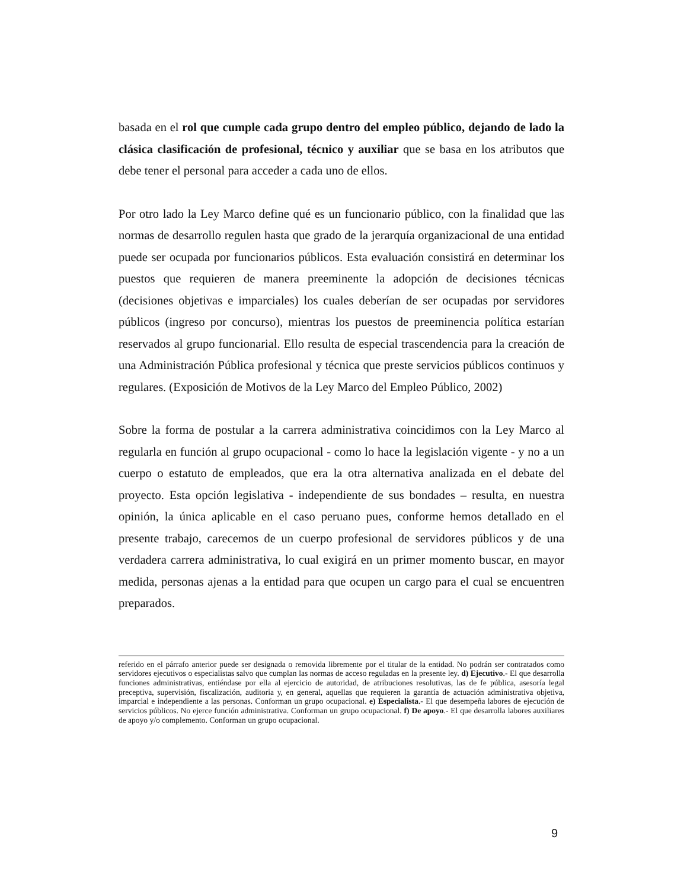basada en el rol que cumple cada grupo dentro del empleo público, dejando de lado la clásica clasificación de profesional, técnico y auxiliar que se basa en los atributos que debe tener el personal para acceder a cada uno de ellos.
Por otro lado la Ley Marco define qué es un funcionario público, con la finalidad que las normas de desarrollo regulen hasta que grado de la jerarquía organizacional de una entidad puede ser ocupada por funcionarios públicos. Esta evaluación consistirá en determinar los puestos que requieren de manera preeminente la adopción de decisiones técnicas (decisiones objetivas e imparciales) los cuales deberían de ser ocupadas por servidores públicos (ingreso por concurso), mientras los puestos de preeminencia política estarían reservados al grupo funcionarial. Ello resulta de especial trascendencia para la creación de una Administración Pública profesional y técnica que preste servicios públicos continuos y regulares. (Exposición de Motivos de la Ley Marco del Empleo Público, 2002)
Sobre la forma de postular a la carrera administrativa coincidimos con la Ley Marco al regularla en función al grupo ocupacional - como lo hace la legislación vigente - y no a un cuerpo o estatuto de empleados, que era la otra alternativa analizada en el debate del proyecto. Esta opción legislativa - independiente de sus bondades – resulta, en nuestra opinión, la única aplicable en el caso peruano pues, conforme hemos detallado en el presente trabajo, carecemos de un cuerpo profesional de servidores públicos y de una verdadera carrera administrativa, lo cual exigirá en un primer momento buscar, en mayor medida, personas ajenas a la entidad para que ocupen un cargo para el cual se encuentren preparados.
referido en el párrafo anterior puede ser designada o removida libremente por el titular de la entidad. No podrán ser contratados como servidores ejecutivos o especialistas salvo que cumplan las normas de acceso reguladas en la presente ley. d) Ejecutivo.- El que desarrolla funciones administrativas, entiéndase por ella al ejercicio de autoridad, de atribuciones resolutivas, las de fe pública, asesoría legal preceptiva, supervisión, fiscalización, auditoria y, en general, aquellas que requieren la garantía de actuación administrativa objetiva, imparcial e independiente a las personas. Conforman un grupo ocupacional. e) Especialista.- El que desempeña labores de ejecución de servicios públicos. No ejerce función administrativa. Conforman un grupo ocupacional. f) De apoyo.- El que desarrolla labores auxiliares de apoyo y/o complemento. Conforman un grupo ocupacional.
9